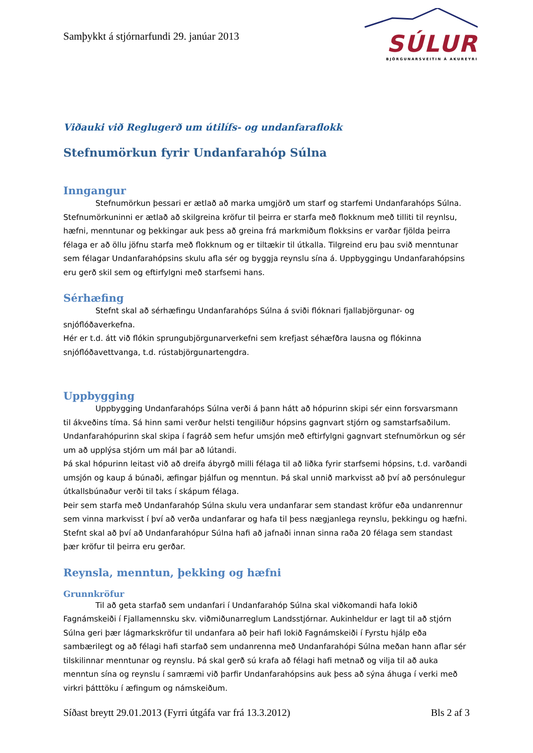Samþykkt á stjórnarfundi 29. janúar 2013
SÚLUR
BJÖRGUNARSVEITIN Á AKUREYRI
Viðauki við Reglugerð um útilífs- og undanfaraflokk
Stefnumörkun fyrir Undanfarahóp Súlna
Inngangur
Stefnumörkun þessari er ætlað að marka umgjörð um starf og starfemi Undanfarahóps Súlna.
Stefnumörkuninni er ætlað að skilgreina kröfur til þeirra er starfa með flokknum með tilliti til reynlsu, hæfni, menntunar og þekkingar auk þess að greina frá markmiðum flokksins er varðar fjölda þeirra félaga er að öllu jöfnu starfa með flokknum og er tiltækir til útkalla. Tilgreind eru þau svið menntunar sem félagar Undanfarahópsins skulu afla sér og byggja reynslu sína á. Uppbyggingu Undanfarahópsins eru gerð skil sem og eftirfylgni með starfsemi hans.
Sérhæfing
Stefnt skal að sérhæfingu Undanfarahóps Súlna á sviði flóknari fjallabjörgunar- og
snjóflóðaverkefna.
Hér er t.d. átt við flókin sprungubjörgunarverkefni sem krefjast séhæfðra lausna og flókinna snjóflóðavettvanga, t.d. rústabjörgunartengdra.
Uppbygging
Uppbygging Undanfarahóps Súlna verði á þann hátt að hópurinn skipi sér einn forsvarsmann
til ákveðins tíma. Sá hinn sami verður helsti tengiliður hópsins gagnvart stjórn og samstarfsaðilum. Undanfarahópurinn skal skipa í fagráð sem hefur umsjón með eftirfylgni gagnvart stefnumörkun og sér um að upplýsa stjórn um mál þar að lútandi.
Þá skal hópurinn leitast við að dreifa ábyrgð milli félaga til að liðka fyrir starfsemi hópsins, t.d. varðandi umsjón og kaup á búnaði, æfingar þjálfun og menntun. Þá skal unnið markvisst að því að persónulegur útkallsbúnaður verði til taks í skápum félaga.
Þeir sem starfa með Undanfarahóp Súlna skulu vera undanfarar sem standast kröfur eða undanrennur sem vinna markvisst í því að verða undanfarar og hafa til þess nægjanlega reynslu, þekkingu og hæfni.
Stefnt skal að því að Undanfarahópur Súlna hafi að jafnaði innan sinna raða 20 félaga sem standast þær kröfur til þeirra eru gerðar.
Reynsla, menntun, þekking og hæfni
Grunnkröfur
Til að geta starfað sem undanfari í Undanfarahóp Súlna skal viðkomandi hafa lokið
Fagnámskeiði í Fjallamennsku skv. viðmiðunarreglum Landsstjórnar. Aukinheldur er lagt til að stjórn Súlna geri þær lágmarkskröfur til undanfara að þeir hafi lokið Fagnámskeiði í Fyrstu hjálp eða sambærilegt og að félagi hafi starfað sem undanrenna með Undanfarahópi Súlna meðan hann aflar sér tilskilinnar menntunar og reynslu. Þá skal gerð sú krafa að félagi hafi metnað og vilja til að auka menntun sína og reynslu í samræmi við þarfir Undanfarahópsins auk þess að sýna áhuga í verki með virkri þátttöku í æfingum og námskeiðum.
Síðast breytt 29.01.2013 (Fyrri útgáfa var frá 13.3.2012) Bls 2 af 3